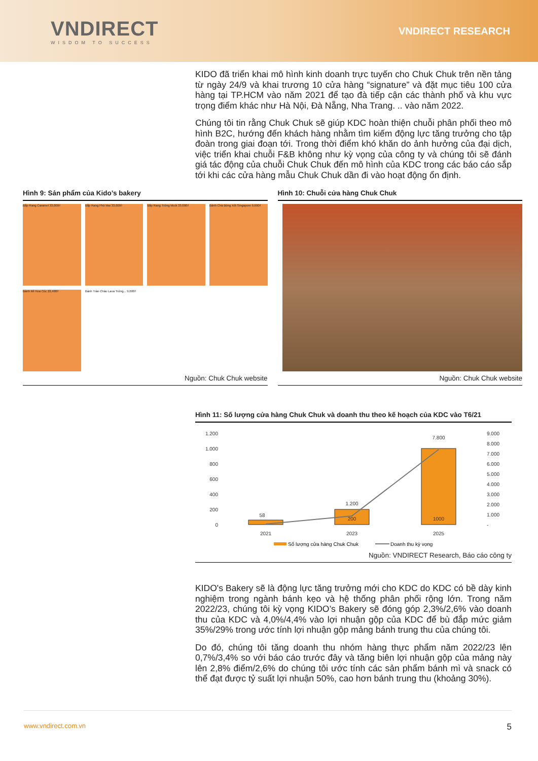VNDIRECT
WISDOM TO SUCCESS
VNDIRECT RESEARCH
KIDO đã triển khai mô hình kinh doanh trực tuyến cho Chuk Chuk trên nền tảng từ ngày 24/9 và khai trương 10 cửa hàng “signature” và đặt mục tiêu 100 cửa hàng tại TP.HCM vào năm 2021 để tạo đà tiếp cận các thành phố và khu vực trọng điểm khác như Hà Nội, Đà Nẵng, Nha Trang. .. vào năm 2022.
Chúng tôi tin rằng Chuk Chuk sẽ giúp KDC hoàn thiện chuỗi phân phối theo mô hình B2C, hướng đến khách hàng nhằm tìm kiếm động lực tăng trưởng cho tập đoàn trong giai đoạn tới. Trong thời điểm khó khăn do ảnh hưởng của đại dịch, việc triển khai chuỗi F&B không như kỳ vọng của công ty và chúng tôi sẽ đánh giá tác động của chuỗi Chuk Chuk đến mô hình của KDC trong các báo cáo sắp tới khi các cửa hàng mẫu Chuk Chuk dần đi vào hoạt động ổn định.
Hình 9: Sản phẩm của Kido’s bakery
Bắp Rang Caramel 33,000₫
Bắp Rang Phô Mai 33,000₫
Bắp Rang Trứng Muối 33,000₫
Bánh Chà Bông Xốt Singapore 9,600₫
Bánh Mì Hoa Cúc 22,400₫
Bánh Tràn Châu Lava Trứng... 9,600₫
Nguồn: Chuk Chuk website
Hình 10: Chuỗi cửa hàng Chuk Chuk
Nguồn: Chuk Chuk website
Hình 11: Số lượng cửa hàng Chuk Chuk và doanh thu theo kế hoạch của KDC vào T6/21
1.200
1.000
800
600
400
200
0
9.000
8.000
7.000
6.000
5.000
4.000
3.000
2.000
1.000
-
58
200
1000
1.200
7.800
2021
2023
2025
Số lượng cửa hàng Chuk Chuk
Doanh thu kỳ vọng
Nguồn: VNDIRECT Research, Báo cáo công ty
KIDO's Bakery sẽ là động lực tăng trưởng mới cho KDC do KDC có bề dày kinh nghiệm trong ngành bánh kẹo và hệ thống phân phối rộng lớn. Trong năm 2022/23, chúng tôi kỳ vọng KIDO’s Bakery sẽ đóng góp 2,3%/2,6% vào doanh thu của KDC và 4,0%/4,4% vào lợi nhuận gộp của KDC để bù đắp mức giảm 35%/29% trong ước tính lợi nhuận gộp mảng bánh trung thu của chúng tôi.
Do đó, chúng tôi tăng doanh thu nhóm hàng thực phẩm năm 2022/23 lên 0,7%/3,4% so với báo cáo trước đây và tăng biên lợi nhuận gộp của mảng này lên 2,8% điểm/2,6% do chúng tôi ước tính các sản phẩm bánh mì và snack có thể đạt được tỷ suất lợi nhuận 50%, cao hơn bánh trung thu (khoảng 30%).
www.vndirect.com.vn 5